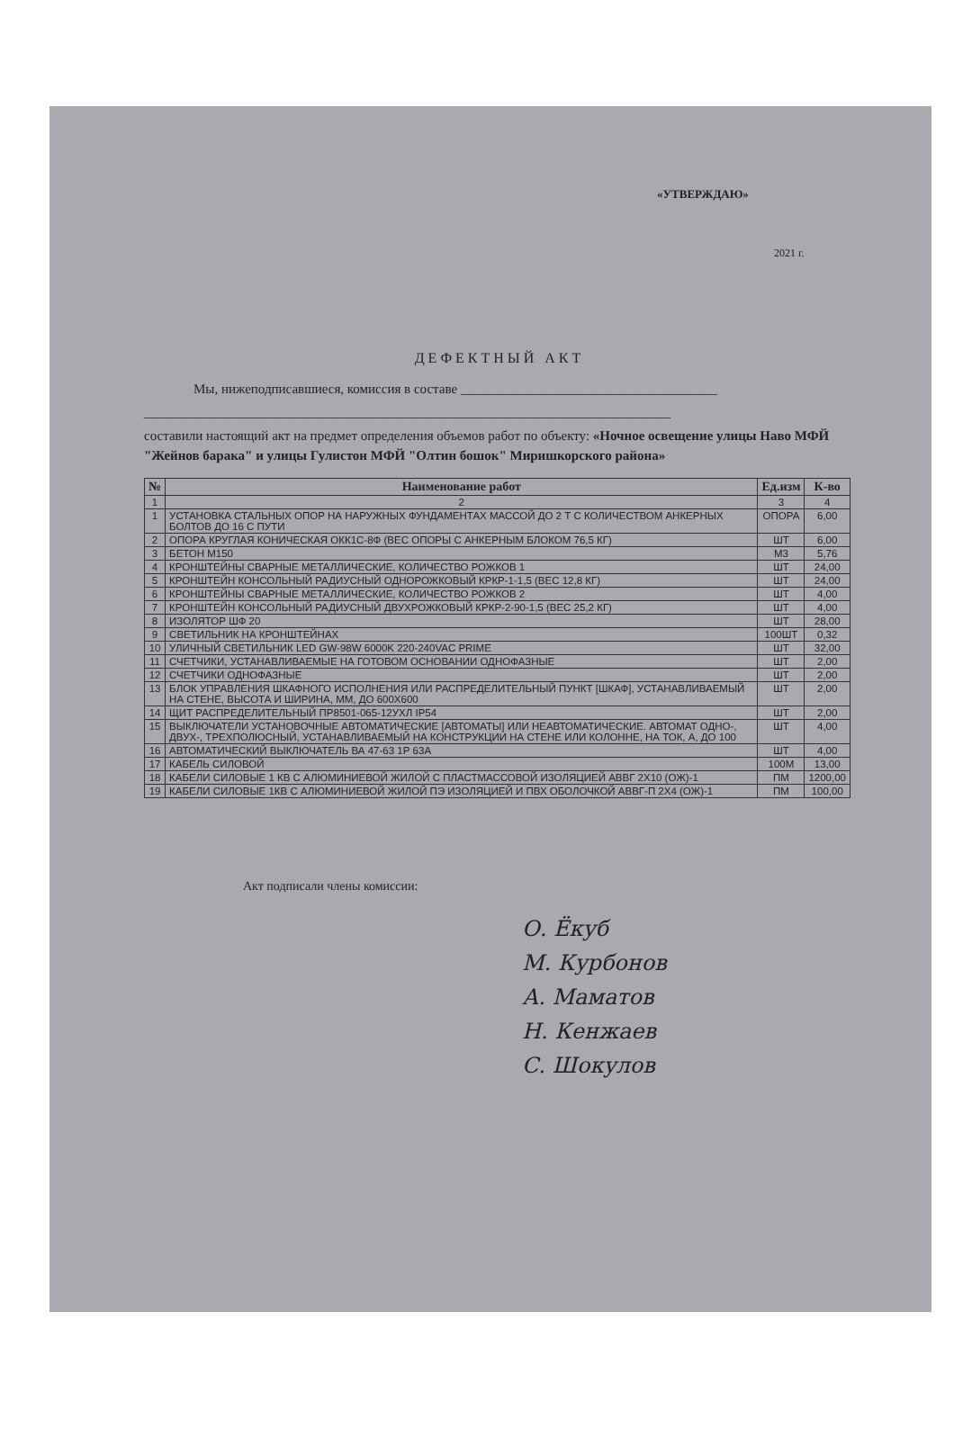«УТВЕРЖДАЮ»
2021 г.
ДЕФЕКТНЫЙ АКТ
Мы, нижеподписавшиеся, комиссия в составе ______________________________________
______________________________________________________________________________
составили настоящий акт на предмет определения объемов работ по объекту: «Ночное освещение улицы Наво МФЙ "Жейнов барака" и улицы Гулистон МФЙ "Олтин бошок" Миришкорского района»
| № | Наименование работ | Ед.изм | К-во |
| --- | --- | --- | --- |
| 1 | 2 | 3 | 4 |
| 1 | УСТАНОВКА СТАЛЬНЫХ ОПОР НА НАРУЖНЫХ ФУНДАМЕНТАХ МАССОЙ ДО 2 Т С КОЛИЧЕСТВОМ АНКЕРНЫХ БОЛТОВ ДО 16 С ПУТИ | ОПОРА | 6,00 |
| 2 | ОПОРА КРУГЛАЯ КОНИЧЕСКАЯ ОКК1С-8Ф (ВЕС ОПОРЫ С АНКЕРНЫМ БЛОКОМ 76,5 КГ) | ШТ | 6,00 |
| 3 | БЕТОН М150 | М3 | 5,76 |
| 4 | КРОНШТЕЙНЫ СВАРНЫЕ МЕТАЛЛИЧЕСКИЕ, КОЛИЧЕСТВО РОЖКОВ 1 | ШТ | 24,00 |
| 5 | КРОНШТЕЙН КОНСОЛЬНЫЙ РАДИУСНЫЙ ОДНОРОЖКОВЫЙ КРКР-1-1,5 (ВЕС 12,8 КГ) | ШТ | 24,00 |
| 6 | КРОНШТЕЙНЫ СВАРНЫЕ МЕТАЛЛИЧЕСКИЕ, КОЛИЧЕСТВО РОЖКОВ 2 | ШТ | 4,00 |
| 7 | КРОНШТЕЙН КОНСОЛЬНЫЙ РАДИУСНЫЙ ДВУХРОЖКОВЫЙ КРКР-2-90-1,5 (ВЕС 25,2 КГ) | ШТ | 4,00 |
| 8 | ИЗОЛЯТОР ШФ 20 | ШТ | 28,00 |
| 9 | СВЕТИЛЬНИК НА КРОНШТЕЙНАХ | 100ШТ | 0,32 |
| 10 | УЛИЧНЫЙ СВЕТИЛЬНИК LED GW-98W 6000K 220-240VAC PRIME | ШТ | 32,00 |
| 11 | СЧЕТЧИКИ, УСТАНАВЛИВАЕМЫЕ НА ГОТОВОМ ОСНОВАНИИ ОДНОФАЗНЫЕ | ШТ | 2,00 |
| 12 | СЧЕТЧИКИ ОДНОФАЗНЫЕ | ШТ | 2,00 |
| 13 | БЛОК УПРАВЛЕНИЯ ШКАФНОГО ИСПОЛНЕНИЯ ИЛИ РАСПРЕДЕЛИТЕЛЬНЫЙ ПУНКТ [ШКАФ], УСТАНАВЛИВАЕМЫЙ НА СТЕНЕ, ВЫСОТА И ШИРИНА, ММ, ДО 600Х600 | ШТ | 2,00 |
| 14 | ЩИТ РАСПРЕДЕЛИТЕЛЬНЫЙ ПР8501-065-12УХЛ IP54 | ШТ | 2,00 |
| 15 | ВЫКЛЮЧАТЕЛИ УСТАНОВОЧНЫЕ АВТОМАТИЧЕСКИЕ [АВТОМАТЫ] ИЛИ НЕАВТОМАТИЧЕСКИЕ. АВТОМАТ ОДНО-, ДВУХ-, ТРЕХПОЛЮСНЫЙ, УСТАНАВЛИВАЕМЫЙ НА КОНСТРУКЦИИ НА СТЕНЕ ИЛИ КОЛОННЕ, НА ТОК, А, ДО 100 | ШТ | 4,00 |
| 16 | АВТОМАТИЧЕСКИЙ ВЫКЛЮЧАТЕЛЬ ВА 47-63 1Р 63А | ШТ | 4,00 |
| 17 | КАБЕЛЬ СИЛОВОЙ | 100М | 13,00 |
| 18 | КАБЕЛИ СИЛОВЫЕ 1 КВ С АЛЮМИНИЕВОЙ ЖИЛОЙ С ПЛАСТМАССОВОЙ ИЗОЛЯЦИЕЙ АВВГ 2Х10 (ОЖ)-1 | ПМ | 1200,00 |
| 19 | КАБЕЛИ СИЛОВЫЕ 1КВ С АЛЮМИНИЕВОЙ ЖИЛОЙ ПЭ ИЗОЛЯЦИЕЙ И ПВХ ОБОЛОЧКОЙ АВВГ-П 2Х4 (ОЖ)-1 | ПМ | 100,00 |
Акт подписали члены комиссии:
О. Ёкуб
М. Курбонов
А. Маматов
Н. Кенжаев
С. Шокулов